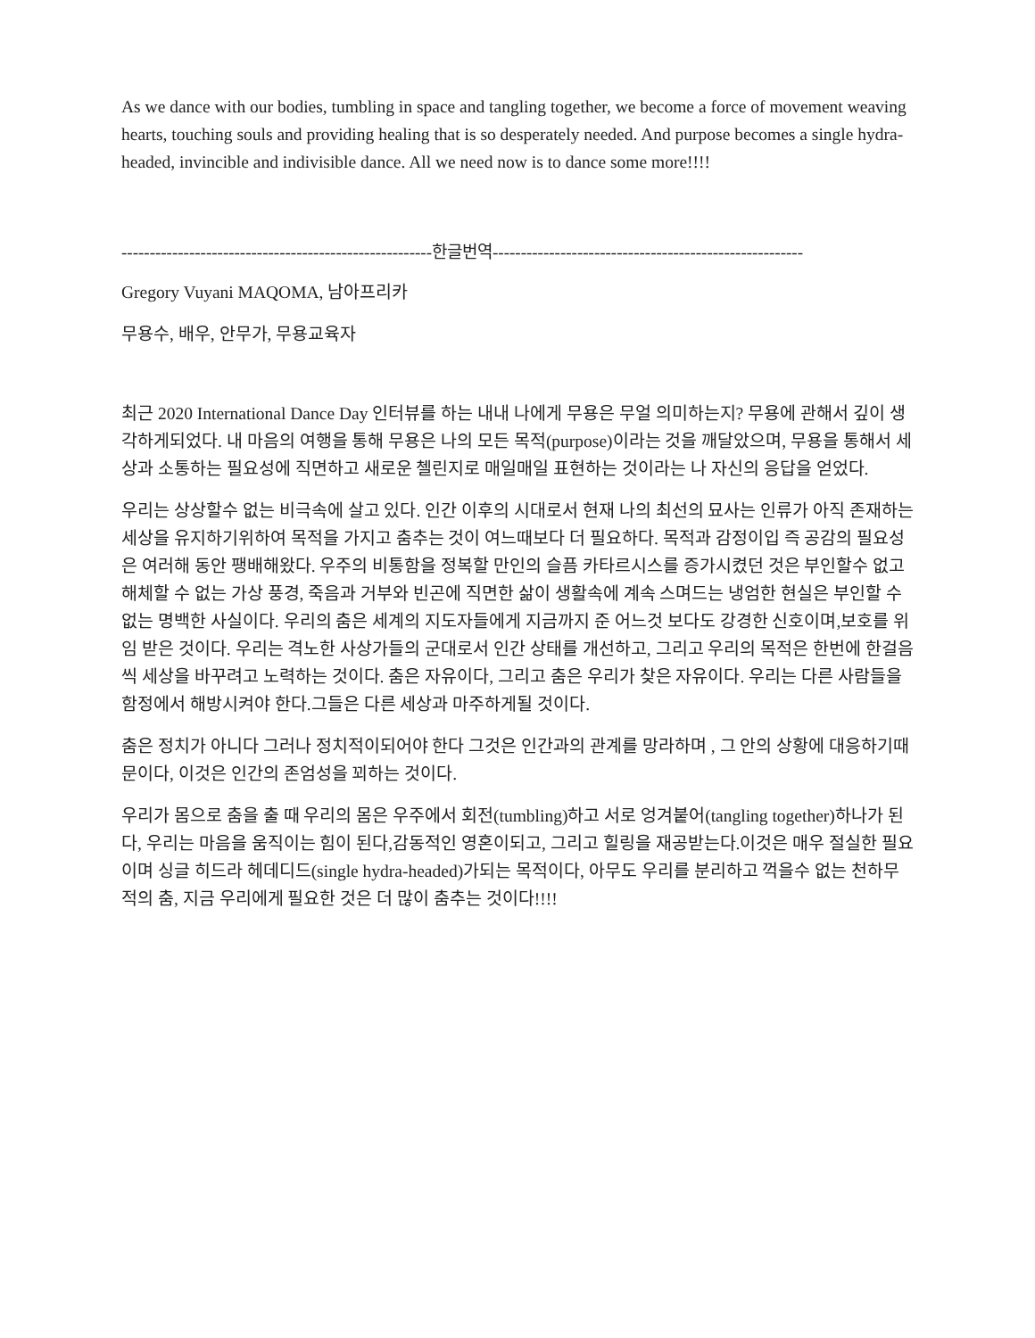As we dance with our bodies, tumbling in space and tangling together, we become a force of movement weaving hearts, touching souls and providing healing that is so desperately needed. And purpose becomes a single hydra-headed, invincible and indivisible dance. All we need now is to dance some more!!!!
-------------------------------------------------------한글번역-------------------------------------------------------
Gregory Vuyani MAQOMA, 남아프리카
무용수, 배우, 안무가, 무용교육자
최근 2020 International Dance Day 인터뷰를 하는 내내 나에게 무용은 무얼 의미하는지? 무용에 관해서 깊이 생각하게되었다. 내 마음의 여행을 통해 무용은 나의 모든 목적(purpose)이라는 것을 깨달았으며, 무용을 통해서 세상과 소통하는 필요성에 직면하고 새로운 첼린지로 매일매일 표현하는 것이라는 나 자신의 응답을 얻었다.
우리는 상상할수 없는 비극속에 살고 있다. 인간 이후의 시대로서 현재 나의 최선의 묘사는 인류가 아직 존재하는 세상을 유지하기위하여 목적을 가지고 춤추는 것이 여느때보다 더 필요하다. 목적과 감정이입 즉 공감의 필요성은 여러해 동안 팽배해왔다. 우주의 비통함을 정복할 만인의 슬픔 카타르시스를 증가시켰던 것은 부인할수 없고 해체할 수 없는 가상 풍경, 죽음과 거부와 빈곤에 직면한 삶이 생활속에 계속 스며드는 냉엄한 현실은 부인할 수 없는 명백한 사실이다. 우리의 춤은 세계의 지도자들에게 지금까지 준 어느것 보다도 강경한 신호이며,보호를 위임 받은 것이다. 우리는 격노한 사상가들의 군대로서 인간 상태를 개선하고, 그리고 우리의 목적은 한번에 한걸음씩 세상을 바꾸려고 노력하는 것이다. 춤은 자유이다, 그리고 춤은 우리가 찾은 자유이다. 우리는 다른 사람들을 함정에서 해방시켜야 한다.그들은 다른 세상과 마주하게될 것이다.
춤은 정치가 아니다 그러나 정치적이되어야 한다 그것은 인간과의 관계를 망라하며 , 그 안의 상황에 대응하기때문이다, 이것은 인간의 존엄성을 꾀하는 것이다.
우리가 몸으로 춤을 출 때 우리의 몸은 우주에서 회전(tumbling)하고 서로 엉겨붙어(tangling together)하나가 된다, 우리는 마음을 움직이는 힘이 된다,감동적인 영혼이되고, 그리고 힐링을 재공받는다.이것은 매우 절실한 필요이며 싱글 히드라 헤데디드(single hydra-headed)가되는 목적이다, 아무도 우리를 분리하고 꺽을수 없는 천하무적의 춤, 지금 우리에게 필요한 것은 더 많이 춤추는 것이다!!!!